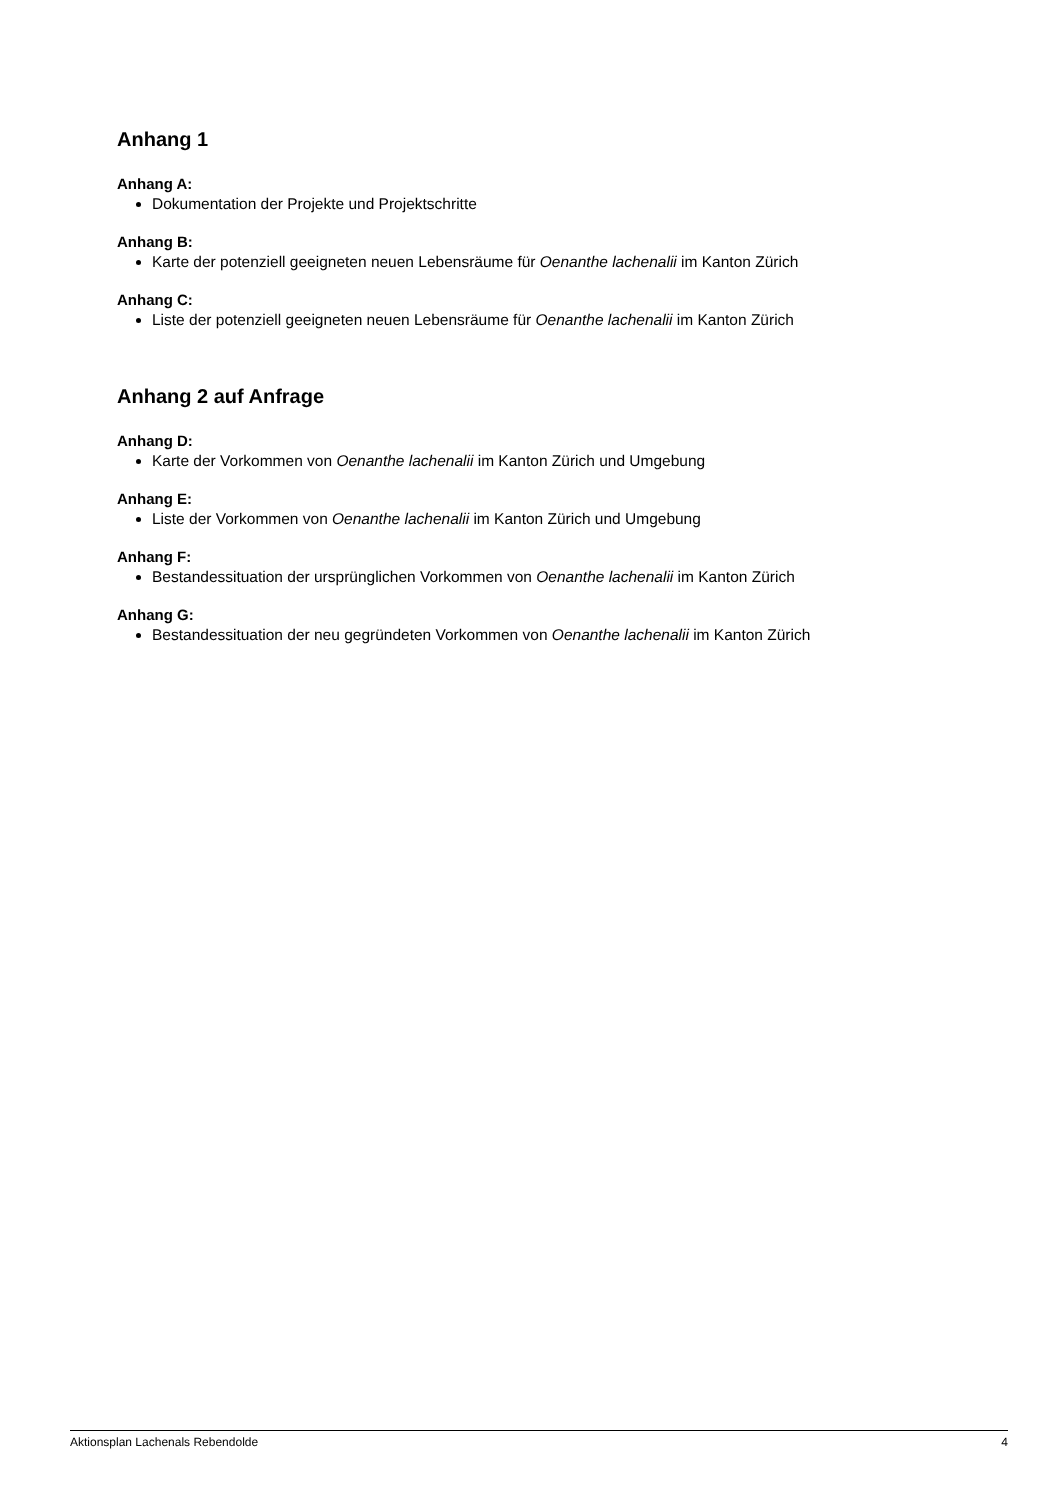Anhang 1
Anhang A:
Dokumentation der Projekte und Projektschritte
Anhang B:
Karte der potenziell geeigneten neuen Lebensräume für Oenanthe lachenalii im Kanton Zürich
Anhang C:
Liste der potenziell geeigneten neuen Lebensräume für Oenanthe lachenalii im Kanton Zürich
Anhang 2 auf Anfrage
Anhang D:
Karte der Vorkommen von Oenanthe lachenalii im Kanton Zürich und Umgebung
Anhang E:
Liste der Vorkommen von Oenanthe lachenalii im Kanton Zürich und Umgebung
Anhang F:
Bestandessituation der ursprünglichen Vorkommen von Oenanthe lachenalii im Kanton Zürich
Anhang G:
Bestandessituation der neu gegründeten Vorkommen von Oenanthe lachenalii im Kanton Zürich
Aktionsplan Lachenals Rebendolde 4